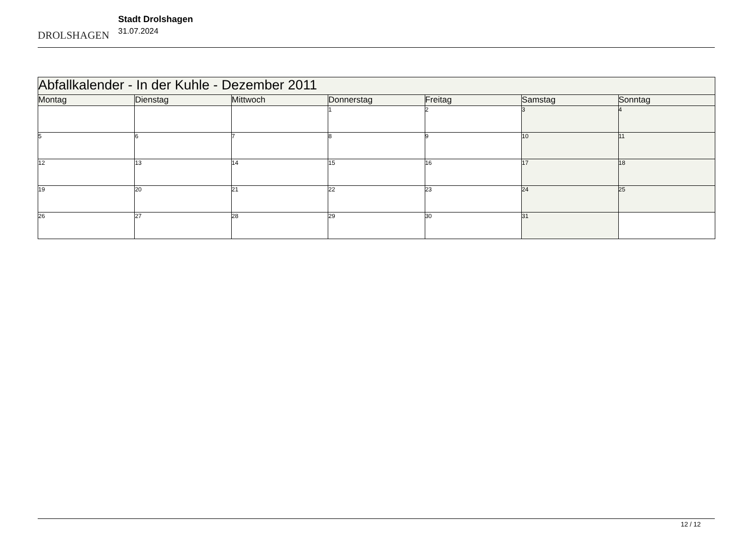DROLSHAGEN
Stadt Drolshagen
31.07.2024
| Abfallkalender - In der Kuhle - Dezember 2011 | | | | | | |
| --- | --- | --- | --- | --- | --- | --- |
| Montag | Dienstag | Mittwoch | Donnerstag | Freitag | Samstag | Sonntag |
| | | | 1 | 2 | 3 | 4 |
| 5 | 6 | 7 | 8 | 9 | 10 | 11 |
| 12 | 13 | 14 | 15 | 16 | 17 | 18 |
| 19 | 20 | 21 | 22 | 23 | 24 | 25 |
| 26 | 27 | 28 | 29 | 30 | 31 | |
12 / 12